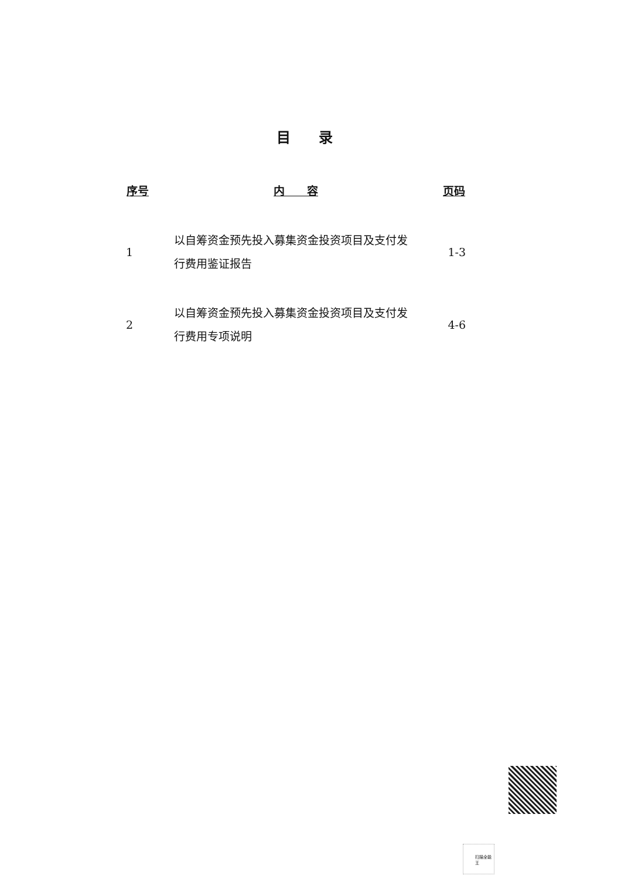目 录
| 序号 | 内 容 | 页码 |
| --- | --- | --- |
| 1 | 以自筹资金预先投入募集资金投资项目及支付发 行费用鉴证报告 | 1-3 |
| 2 | 以自筹资金预先投入募集资金投资项目及支付发 行费用专项说明 | 4-6 |
扫描全能王